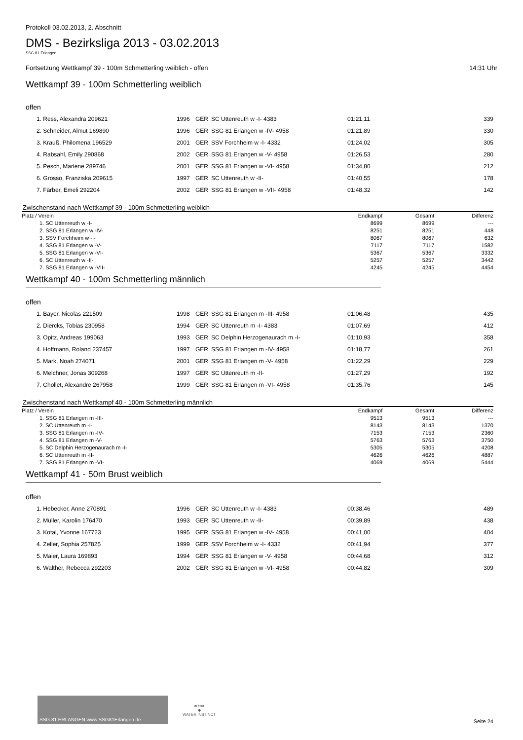Protokoll 03.02.2013, 2. Abschnitt
DMS - Bezirksliga 2013 - 03.02.2013
SSG 81 Erlangen
Fortsetzung Wettkampf 39 - 100m Schmetterling weiblich - offen 14:31 Uhr
Wettkampf 39 - 100m Schmetterling weiblich
offen
| 1. Ress, Alexandra 209621 | 1996 | GER | SC Uttenreuth w -I- 4383 | 01:21,11 | 339 |
| 2. Schneider, Almut 169890 | 1996 | GER | SSG 81 Erlangen w -IV- 4958 | 01:21,89 | 330 |
| 3. Krauß, Philomena 196529 | 2001 | GER | SSV Forchheim w -I- 4332 | 01:24,02 | 305 |
| 4. Rabsahl, Emily 290868 | 2002 | GER | SSG 81 Erlangen w -V- 4958 | 01:26,53 | 280 |
| 5. Pesch, Marlene 289746 | 2001 | GER | SSG 81 Erlangen w -VI- 4958 | 01:34,80 | 212 |
| 6. Grosso, Franziska 209615 | 1997 | GER | SC Uttenreuth w -II- | 01:40,55 | 178 |
| 7. Färber, Emeli 292204 | 2002 | GER | SSG 81 Erlangen w -VII- 4958 | 01:48,32 | 142 |
Zwischenstand nach Wettkampf 39 - 100m Schmetterling weiblich
| Platz / Verein | Endkampf | Gesamt | Differenz |
| --- | --- | --- | --- |
| 1. SC Uttenreuth w -I- | 8699 | 8699 | --- |
| 2. SSG 81 Erlangen w -IV- | 8251 | 8251 | 448 |
| 3. SSV Forchheim w -I- | 8067 | 8067 | 632 |
| 4. SSG 81 Erlangen w -V- | 7117 | 7117 | 1582 |
| 5. SSG 81 Erlangen w -VI- | 5367 | 5367 | 3332 |
| 6. SC Uttenreuth w -II- | 5257 | 5257 | 3442 |
| 7. SSG 81 Erlangen w -VII- | 4245 | 4245 | 4454 |
Wettkampf 40 - 100m Schmetterling männlich
offen
| 1. Bayer, Nicolas 221509 | 1998 | GER | SSG 81 Erlangen m -III- 4958 | 01:06,48 | 435 |
| 2. Diercks, Tobias 230958 | 1994 | GER | SC Uttenreuth m -I- 4383 | 01:07,69 | 412 |
| 3. Opitz, Andreas 199063 | 1993 | GER | SC Delphin Herzogenaurach m -I- | 01:10,93 | 358 |
| 4. Hoffmann, Roland 237457 | 1997 | GER | SSG 81 Erlangen m -IV- 4958 | 01:18,77 | 261 |
| 5. Mark, Noah 274071 | 2001 | GER | SSG 81 Erlangen m -V- 4958 | 01:22,29 | 229 |
| 6. Melchner, Jonas 309268 | 1997 | GER | SC Uttenreuth m -II- | 01:27,29 | 192 |
| 7. Chollet, Alexandre 267958 | 1999 | GER | SSG 81 Erlangen m -VI- 4958 | 01:35,76 | 145 |
Zwischenstand nach Wettkampf 40 - 100m Schmetterling männlich
| Platz / Verein | Endkampf | Gesamt | Differenz |
| --- | --- | --- | --- |
| 1. SSG 81 Erlangen m -III- | 9513 | 9513 | --- |
| 2. SC Uttenreuth m -I- | 8143 | 8143 | 1370 |
| 3. SSG 81 Erlangen m -IV- | 7153 | 7153 | 2360 |
| 4. SSG 81 Erlangen m -V- | 5763 | 5763 | 3750 |
| 5. SC Delphin Herzogenaurach m -I- | 5305 | 5305 | 4208 |
| 6. SC Uttenreuth m -II- | 4626 | 4626 | 4887 |
| 7. SSG 81 Erlangen m -VI- | 4069 | 4069 | 5444 |
Wettkampf 41 - 50m Brust weiblich
offen
| 1. Hebecker, Anne 270891 | 1996 | GER | SC Uttenreuth w -I- 4383 | 00:38,46 | 489 |
| 2. Müller, Karolin 176470 | 1993 | GER | SC Uttenreuth w -II- | 00:39,89 | 438 |
| 3. Kotal, Yvonne 167723 | 1995 | GER | SSG 81 Erlangen w -IV- 4958 | 00:41,00 | 404 |
| 4. Zeller, Sophia 257825 | 1999 | GER | SSV Forchheim w -I- 4332 | 00:41,94 | 377 |
| 5. Maier, Laura 169893 | 1994 | GER | SSG 81 Erlangen w -V- 4958 | 00:44,68 | 312 |
| 6. Walther, Rebecca 292203 | 2002 | GER | SSG 81 Erlangen w -VI- 4958 | 00:44,82 | 309 |
SSG 81 ERLANGEN www.SSG81Erlangen.de
arena
◆
WATER INSTINCT
Seite 24